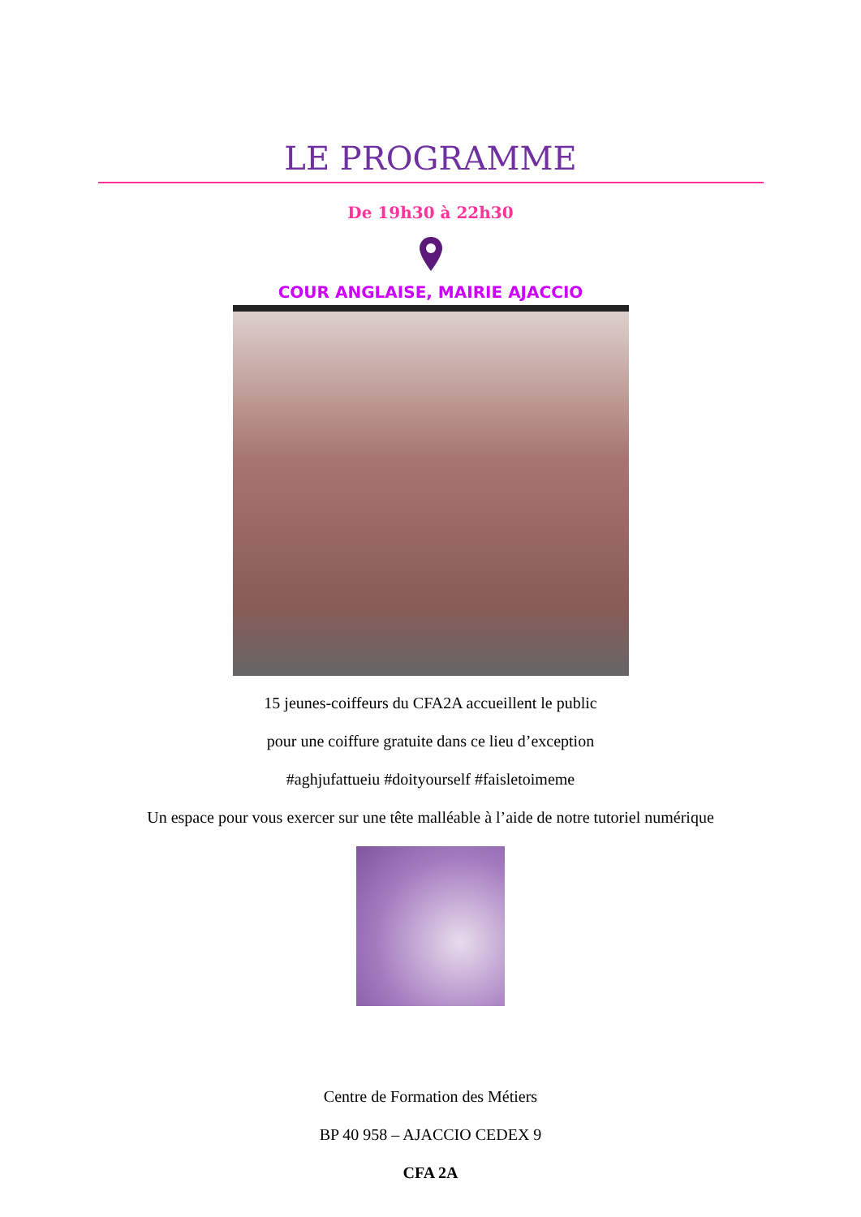LE PROGRAMME
De 19h30 à 22h30
COUR ANGLAISE, MAIRIE AJACCIO
15 jeunes-coiffeurs du CFA2A accueillent le public
pour une coiffure gratuite dans ce lieu d’exception
#aghjufattueiu #doityourself #faisletoimeme
Un espace pour vous exercer sur une tête malléable à l’aide de notre tutoriel numérique
Centre de Formation des Métiers
BP 40 958 – AJACCIO CEDEX 9
CFA 2A